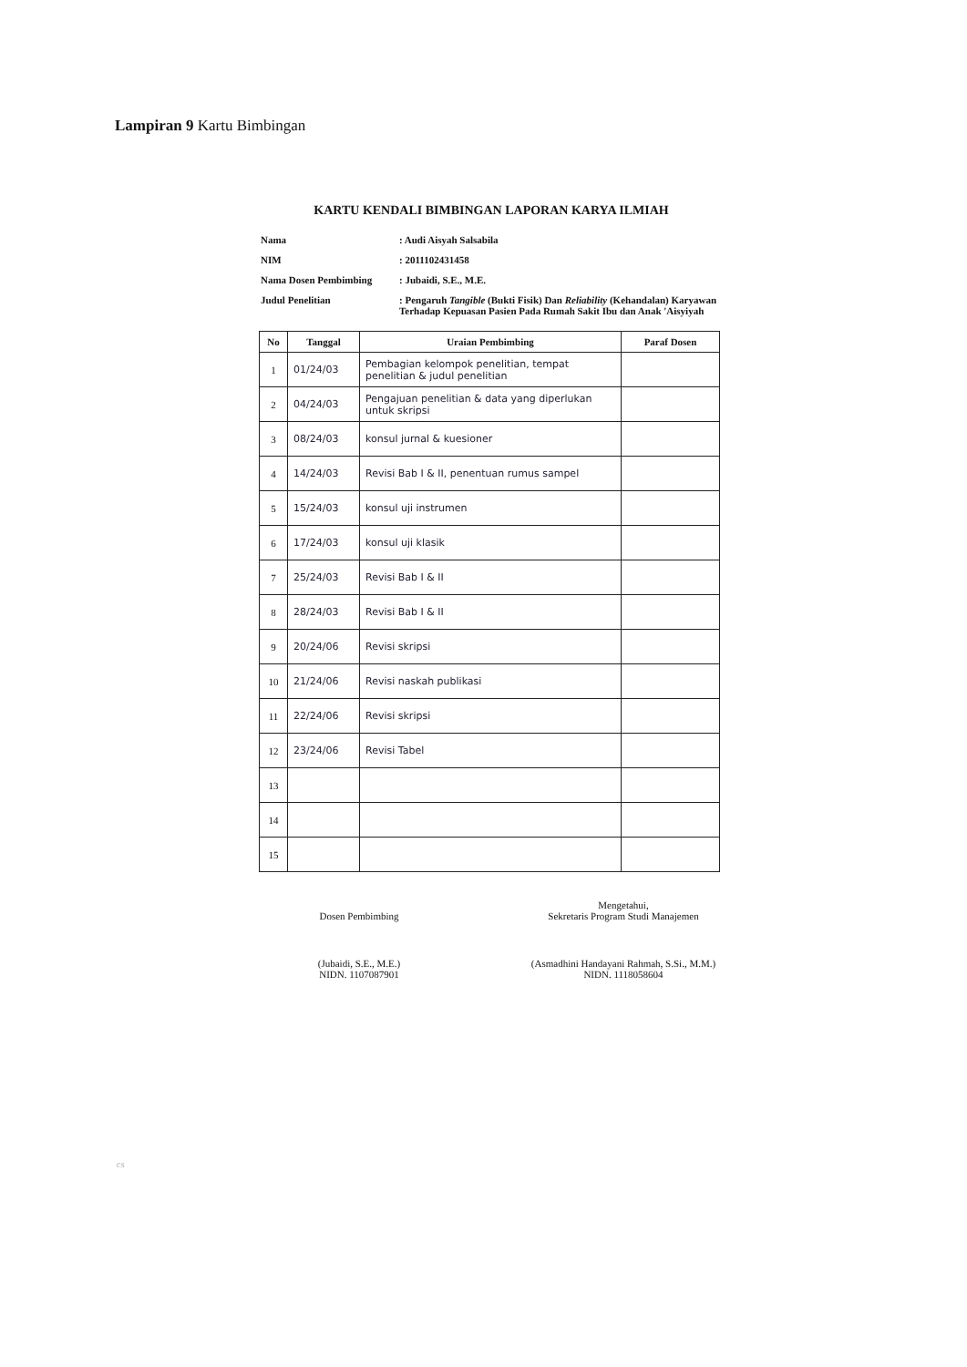Lampiran 9 Kartu Bimbingan
KARTU KENDALI BIMBINGAN LAPORAN KARYA ILMIAH
| Nama | : Audi Aisyah Salsabila |
| NIM | : 2011102431458 |
| Nama Dosen Pembimbing | : Jubaidi, S.E., M.E. |
| Judul Penelitian | : Pengaruh Tangible (Bukti Fisik) Dan Reliability (Kehandalan) Karyawan Terhadap Kepuasan Pasien Pada Rumah Sakit Ibu dan Anak 'Aisyiyah |
| No | Tanggal | Uraian Pembimbing | Paraf Dosen |
| --- | --- | --- | --- |
| 1 | 01/24/03 | Pembagian kelompok penelitian, tempat penelitian & judul penelitian | |
| 2 | 04/24/03 | Pengajuan penelitian & data yang diperlukan untuk skripsi | |
| 3 | 08/24/03 | konsul jurnal & kuesioner | |
| 4 | 14/24/03 | Revisi Bab I & II, penentuan rumus sampel | |
| 5 | 15/24/03 | konsul uji instrumen | |
| 6 | 17/24/03 | konsul uji klasik | |
| 7 | 25/24/03 | Revisi Bab I & II | |
| 8 | 28/24/03 | Revisi Bab I & II | |
| 9 | 20/24/06 | Revisi skripsi | |
| 10 | 21/24/06 | Revisi naskah publikasi | |
| 11 | 22/24/06 | Revisi skripsi | |
| 12 | 23/24/06 | Revisi Tabel | |
| 13 | | | |
| 14 | | | |
| 15 | | | |
Dosen Pembimbing
(Jubaidi, S.E., M.E.)
NIDN. 1107087901
Mengetahui,
Sekretaris Program Studi Manajemen
(Asmadhini Handayani Rahmah, S.Si., M.M.)
NIDN. 1118058604
CS